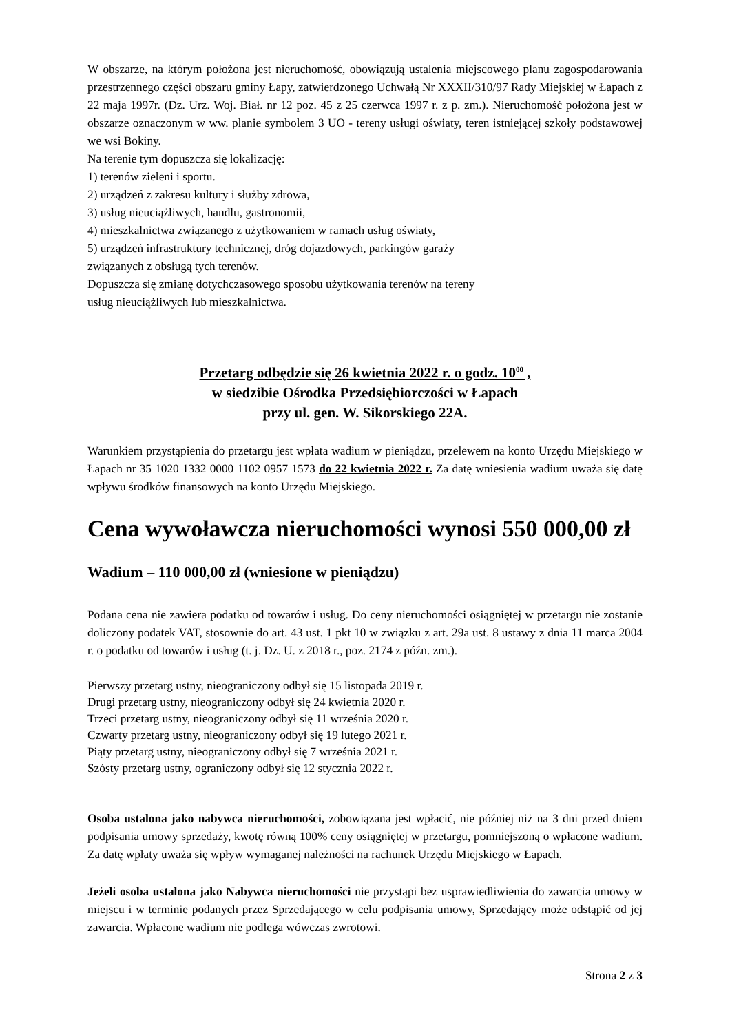W obszarze, na którym położona jest nieruchomość, obowiązują ustalenia miejscowego planu zagospodarowania przestrzennego części obszaru gminy Łapy, zatwierdzonego Uchwałą Nr XXXII/310/97 Rady Miejskiej w Łapach z 22 maja 1997r. (Dz. Urz. Woj. Biał. nr 12 poz. 45 z 25 czerwca 1997 r. z p. zm.). Nieruchomość położona jest w obszarze oznaczonym w ww. planie symbolem 3 UO - tereny usługi oświaty, teren istniejącej szkoły podstawowej we wsi Bokiny.
Na terenie tym dopuszcza się lokalizację:
1) terenów zieleni i sportu.
2) urządzeń z zakresu kultury i służby zdrowa,
3) usług nieuciążliwych, handlu, gastronomii,
4) mieszkalnictwa związanego z użytkowaniem w ramach usług oświaty,
5) urządzeń infrastruktury technicznej, dróg dojazdowych, parkingów garaży
związanych z obsługą tych terenów.
Dopuszcza się zmianę dotychczasowego sposobu użytkowania terenów na tereny
usług nieuciążliwych lub mieszkalnictwa.
Przetarg odbędzie się 26 kwietnia 2022 r. o godz. 10<sup>00</sup> ,
w siedzibie Ośrodka Przedsiębiorczości w Łapach
przy ul. gen. W. Sikorskiego 22A.
Warunkiem przystąpienia do przetargu jest wpłata wadium w pieniądzu, przelewem na konto Urzędu Miejskiego w Łapach nr 35 1020 1332 0000 1102 0957 1573 do 22 kwietnia 2022 r. Za datę wniesienia wadium uważa się datę wpływu środków finansowych na konto Urzędu Miejskiego.
Cena wywoławcza nieruchomości wynosi 550 000,00 zł
Wadium – 110 000,00 zł (wniesione w pieniądzu)
Podana cena nie zawiera podatku od towarów i usług. Do ceny nieruchomości osiągniętej w przetargu nie zostanie doliczony podatek VAT, stosownie do art. 43 ust. 1 pkt 10 w związku z art. 29a ust. 8 ustawy z dnia 11 marca 2004 r. o podatku od towarów i usług (t. j. Dz. U. z 2018 r., poz. 2174 z późn. zm.).
Pierwszy przetarg ustny, nieograniczony odbył się 15 listopada 2019 r.
Drugi przetarg ustny, nieograniczony odbył się 24 kwietnia 2020 r.
Trzeci przetarg ustny, nieograniczony odbył się 11 września 2020 r.
Czwarty przetarg ustny, nieograniczony odbył się 19 lutego 2021 r.
Piąty przetarg ustny, nieograniczony odbył się 7 września 2021 r.
Szósty przetarg ustny, ograniczony odbył się 12 stycznia 2022 r.
Osoba ustalona jako nabywca nieruchomości, zobowiązana jest wpłacić, nie później niż na 3 dni przed dniem podpisania umowy sprzedaży, kwotę równą 100% ceny osiągniętej w przetargu, pomniejszoną o wpłacone wadium. Za datę wpłaty uważa się wpływ wymaganej należności na rachunek Urzędu Miejskiego w Łapach.
Jeżeli osoba ustalona jako Nabywca nieruchomości nie przystąpi bez usprawiedliwienia do zawarcia umowy w miejscu i w terminie podanych przez Sprzedającego w celu podpisania umowy, Sprzedający może odstąpić od jej zawarcia. Wpłacone wadium nie podlega wówczas zwrotowi.
Strona 2 z 3